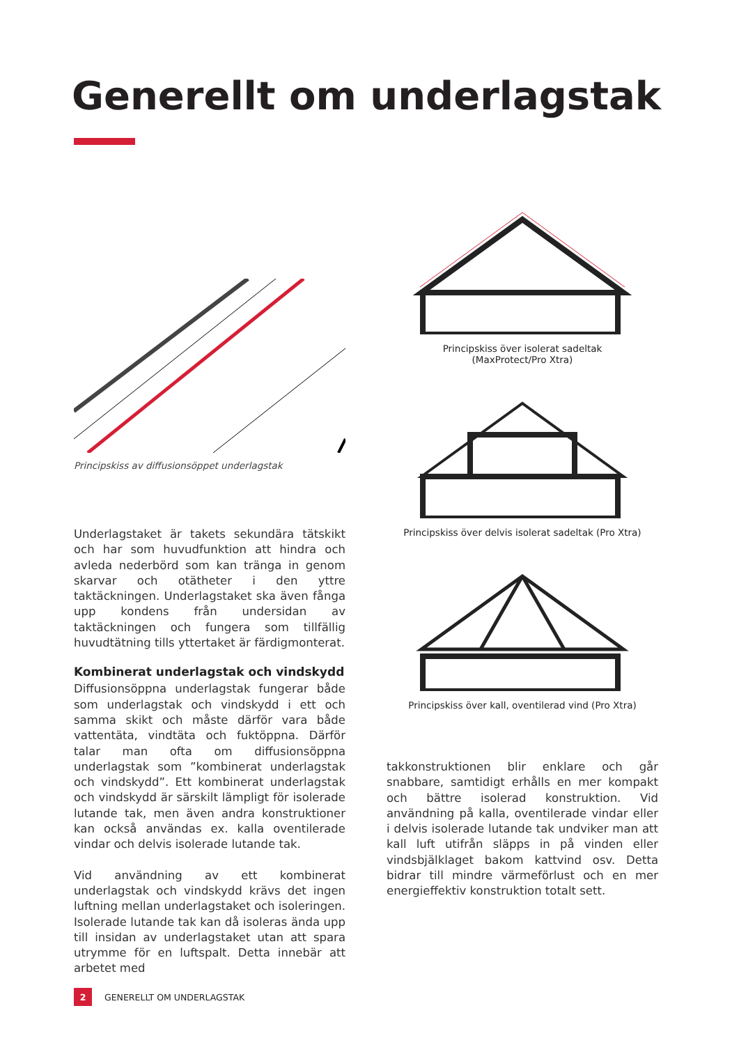Generellt om underlagstak
Principskiss av diffusionsöppet underlagstak
Underlagstaket är takets sekundära tätskikt och har som huvudfunktion att hindra och avleda nederbörd som kan tränga in genom skarvar och otätheter i den yttre taktäckningen. Underlagstaket ska även fånga upp kondens från undersidan av taktäckningen och fungera som tillfällig huvudtätning tills yttertaket är färdigmonterat.
Kombinerat underlagstak och vindskydd
Diffusionsöppna underlagstak fungerar både som underlagstak och vindskydd i ett och samma skikt och måste därför vara både vattentäta, vindtäta och fuktöppna. Därför talar man ofta om diffusionsöppna underlagstak som ”kombinerat underlagstak och vindskydd”. Ett kombinerat underlagstak och vindskydd är särskilt lämpligt för isolerade lutande tak, men även andra konstruktioner kan också användas ex. kalla oventilerade vindar och delvis isolerade lutande tak.
Vid användning av ett kombinerat underlagstak och vindskydd krävs det ingen luftning mellan underlagstaket och isoleringen. Isolerade lutande tak kan då isoleras ända upp till insidan av underlagstaket utan att spara utrymme för en luftspalt. Detta innebär att arbetet med
Principskiss över isolerat sadeltak
(MaxProtect/Pro Xtra)
Principskiss över delvis isolerat sadeltak (Pro Xtra)
Principskiss över kall, oventilerad vind (Pro Xtra)
takkonstruktionen blir enklare och går snabbare, samtidigt erhålls en mer kompakt och bättre isolerad konstruktion. Vid användning på kalla, oventilerade vindar eller i delvis isolerade lutande tak undviker man att kall luft utifrån släpps in på vinden eller vindsbjälklaget bakom kattvind osv. Detta bidrar till mindre värmeförlust och en mer energieffektiv konstruktion totalt sett.
2 GENERELLT OM UNDERLAGSTAK